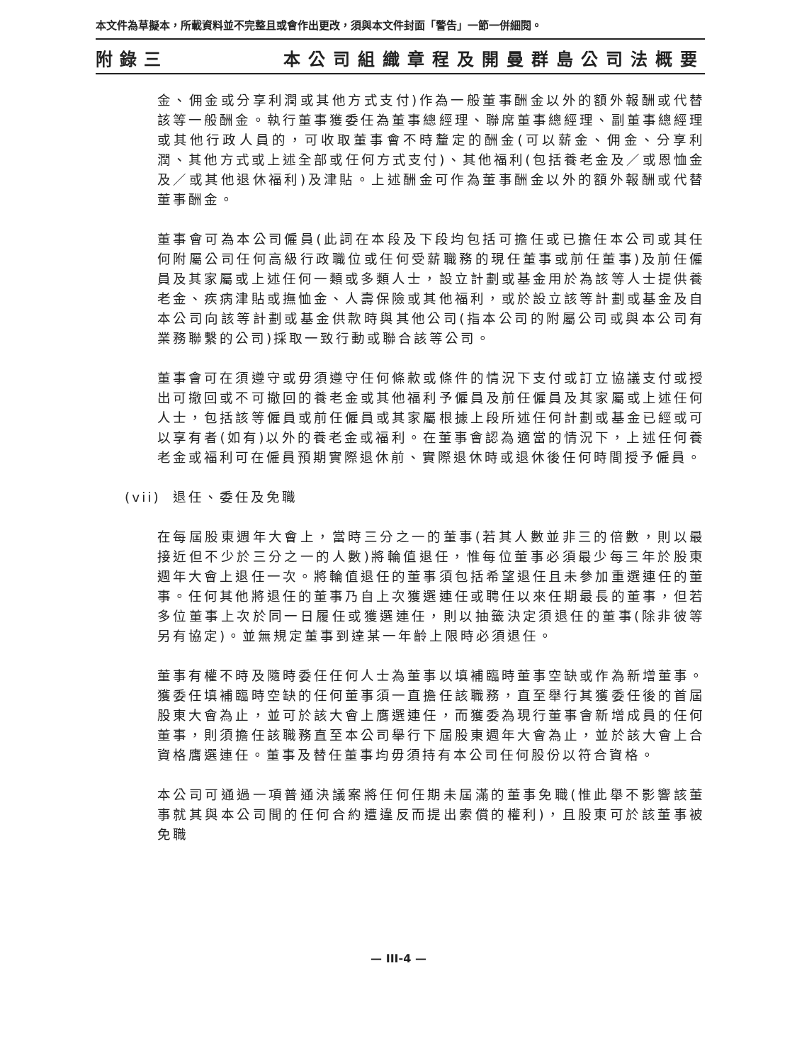本文件為草擬本，所載資料並不完整且或會作出更改，須與本文件封面「警告」一節一併細閱。
附錄三 本公司組織章程及開曼群島公司法概要
金、佣金或分享利潤或其他方式支付)作為一般董事酬金以外的額外報酬或代替該等一般酬金。執行董事獲委任為董事總經理、聯席董事總經理、副董事總經理或其他行政人員的，可收取董事會不時釐定的酬金(可以薪金、佣金、分享利潤、其他方式或上述全部或任何方式支付)、其他福利(包括養老金及／或恩恤金及／或其他退休福利)及津貼。上述酬金可作為董事酬金以外的額外報酬或代替董事酬金。
董事會可為本公司僱員(此詞在本段及下段均包括可擔任或已擔任本公司或其任何附屬公司任何高級行政職位或任何受薪職務的現任董事或前任董事)及前任僱員及其家屬或上述任何一類或多類人士，設立計劃或基金用於為該等人士提供養老金、疾病津貼或撫恤金、人壽保險或其他福利，或於設立該等計劃或基金及自本公司向該等計劃或基金供款時與其他公司(指本公司的附屬公司或與本公司有業務聯繫的公司)採取一致行動或聯合該等公司。
董事會可在須遵守或毋須遵守任何條款或條件的情況下支付或訂立協議支付或授出可撤回或不可撤回的養老金或其他福利予僱員及前任僱員及其家屬或上述任何人士，包括該等僱員或前任僱員或其家屬根據上段所述任何計劃或基金已經或可以享有者(如有)以外的養老金或福利。在董事會認為適當的情況下，上述任何養老金或福利可在僱員預期實際退休前、實際退休時或退休後任何時間授予僱員。
(vii) 退任、委任及免職
在每屆股東週年大會上，當時三分之一的董事(若其人數並非三的倍數，則以最接近但不少於三分之一的人數)將輪值退任，惟每位董事必須最少每三年於股東週年大會上退任一次。將輪值退任的董事須包括希望退任且未參加重選連任的董事。任何其他將退任的董事乃自上次獲選連任或聘任以來任期最長的董事，但若多位董事上次於同一日履任或獲選連任，則以抽籤決定須退任的董事(除非彼等另有協定)。並無規定董事到達某一年齡上限時必須退任。
董事有權不時及隨時委任任何人士為董事以填補臨時董事空缺或作為新增董事。獲委任填補臨時空缺的任何董事須一直擔任該職務，直至舉行其獲委任後的首屆股東大會為止，並可於該大會上膺選連任，而獲委為現行董事會新增成員的任何董事，則須擔任該職務直至本公司舉行下屆股東週年大會為止，並於該大會上合資格膺選連任。董事及替任董事均毋須持有本公司任何股份以符合資格。
本公司可通過一項普通決議案將任何任期未屆滿的董事免職(惟此舉不影響該董事就其與本公司間的任何合約遭違反而提出索償的權利)，且股東可於該董事被免職
— III-4 —